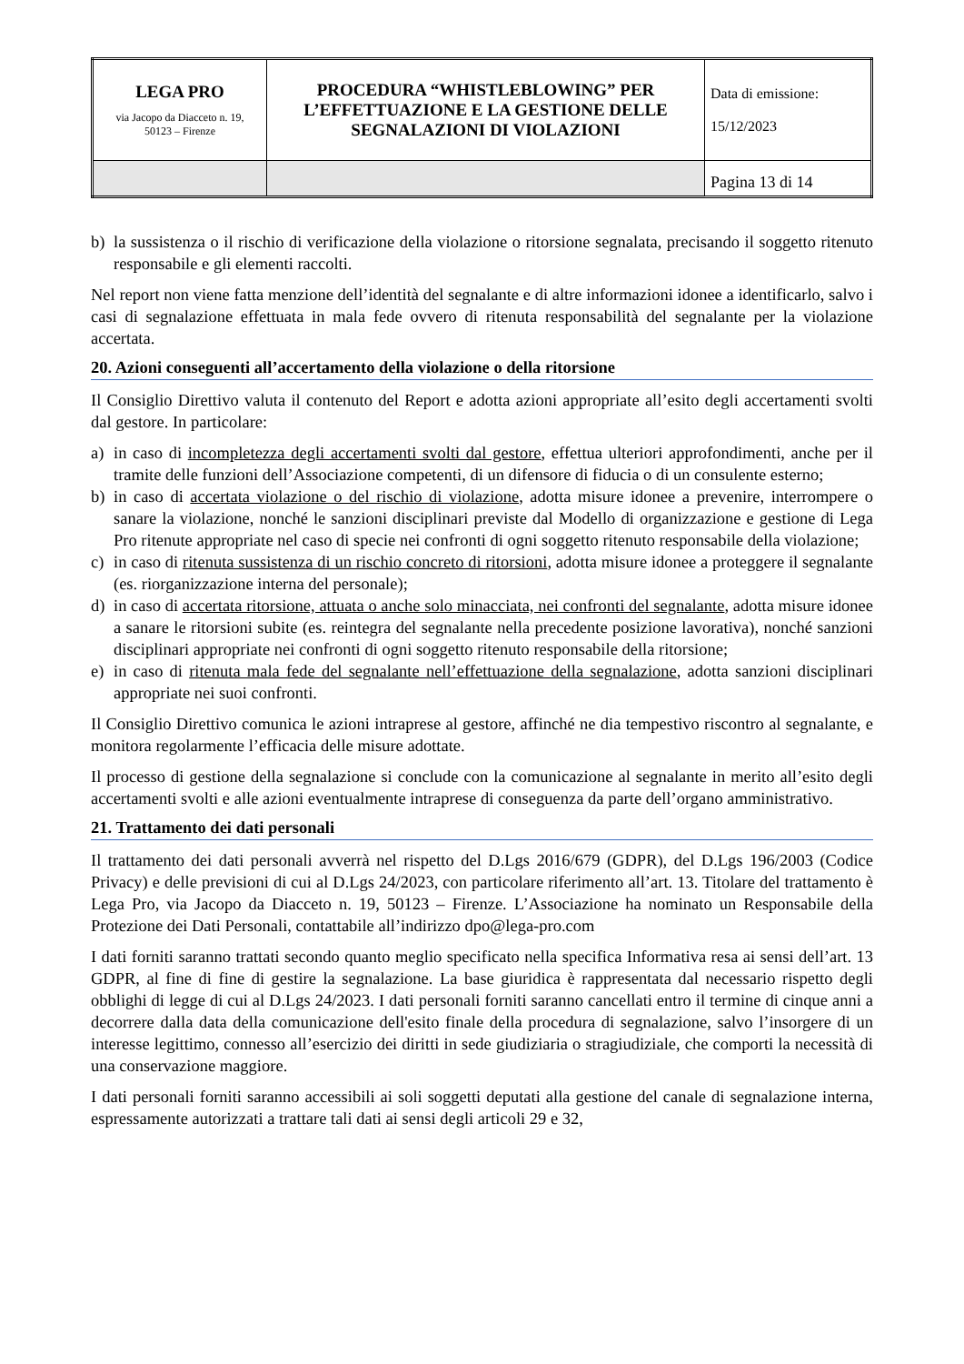| LEGA PRO via Jacopo da Diacceto n. 19, 50123 – Firenze | PROCEDURA “WHISTLEBLOWING” PER L’EFFETTUAZIONE E LA GESTIONE DELLE SEGNALAZIONI DI VIOLAZIONI | Data di emissione: 15/12/2023 |
| | | Pagina 13 di 14 |
b) la sussistenza o il rischio di verificazione della violazione o ritorsione segnalata, precisando il soggetto ritenuto responsabile e gli elementi raccolti.
Nel report non viene fatta menzione dell’identità del segnalante e di altre informazioni idonee a identificarlo, salvo i casi di segnalazione effettuata in mala fede ovvero di ritenuta responsabilità del segnalante per la violazione accertata.
20. Azioni conseguenti all’accertamento della violazione o della ritorsione
Il Consiglio Direttivo valuta il contenuto del Report e adotta azioni appropriate all’esito degli accertamenti svolti dal gestore. In particolare:
a) in caso di incompletezza degli accertamenti svolti dal gestore, effettua ulteriori approfondimenti, anche per il tramite delle funzioni dell’Associazione competenti, di un difensore di fiducia o di un consulente esterno;
b) in caso di accertata violazione o del rischio di violazione, adotta misure idonee a prevenire, interrompere o sanare la violazione, nonché le sanzioni disciplinari previste dal Modello di organizzazione e gestione di Lega Pro ritenute appropriate nel caso di specie nei confronti di ogni soggetto ritenuto responsabile della violazione;
c) in caso di ritenuta sussistenza di un rischio concreto di ritorsioni, adotta misure idonee a proteggere il segnalante (es. riorganizzazione interna del personale);
d) in caso di accertata ritorsione, attuata o anche solo minacciata, nei confronti del segnalante, adotta misure idonee a sanare le ritorsioni subite (es. reintegra del segnalante nella precedente posizione lavorativa), nonché sanzioni disciplinari appropriate nei confronti di ogni soggetto ritenuto responsabile della ritorsione;
e) in caso di ritenuta mala fede del segnalante nell’effettuazione della segnalazione, adotta sanzioni disciplinari appropriate nei suoi confronti.
Il Consiglio Direttivo comunica le azioni intraprese al gestore, affinché ne dia tempestivo riscontro al segnalante, e monitora regolarmente l’efficacia delle misure adottate.
Il processo di gestione della segnalazione si conclude con la comunicazione al segnalante in merito all’esito degli accertamenti svolti e alle azioni eventualmente intraprese di conseguenza da parte dell’organo amministrativo.
21. Trattamento dei dati personali
Il trattamento dei dati personali avverrà nel rispetto del D.Lgs 2016/679 (GDPR), del D.Lgs 196/2003 (Codice Privacy) e delle previsioni di cui al D.Lgs 24/2023, con particolare riferimento all’art. 13. Titolare del trattamento è Lega Pro, via Jacopo da Diacceto n. 19, 50123 – Firenze. L’Associazione ha nominato un Responsabile della Protezione dei Dati Personali, contattabile all’indirizzo dpo@lega-pro.com
I dati forniti saranno trattati secondo quanto meglio specificato nella specifica Informativa resa ai sensi dell’art. 13 GDPR, al fine di fine di gestire la segnalazione. La base giuridica è rappresentata dal necessario rispetto degli obblighi di legge di cui al D.Lgs 24/2023. I dati personali forniti saranno cancellati entro il termine di cinque anni a decorrere dalla data della comunicazione dell'esito finale della procedura di segnalazione, salvo l’insorgere di un interesse legittimo, connesso all’esercizio dei diritti in sede giudiziaria o stragiudiziale, che comporti la necessità di una conservazione maggiore.
I dati personali forniti saranno accessibili ai soli soggetti deputati alla gestione del canale di segnalazione interna, espressamente autorizzati a trattare tali dati ai sensi degli articoli 29 e 32,